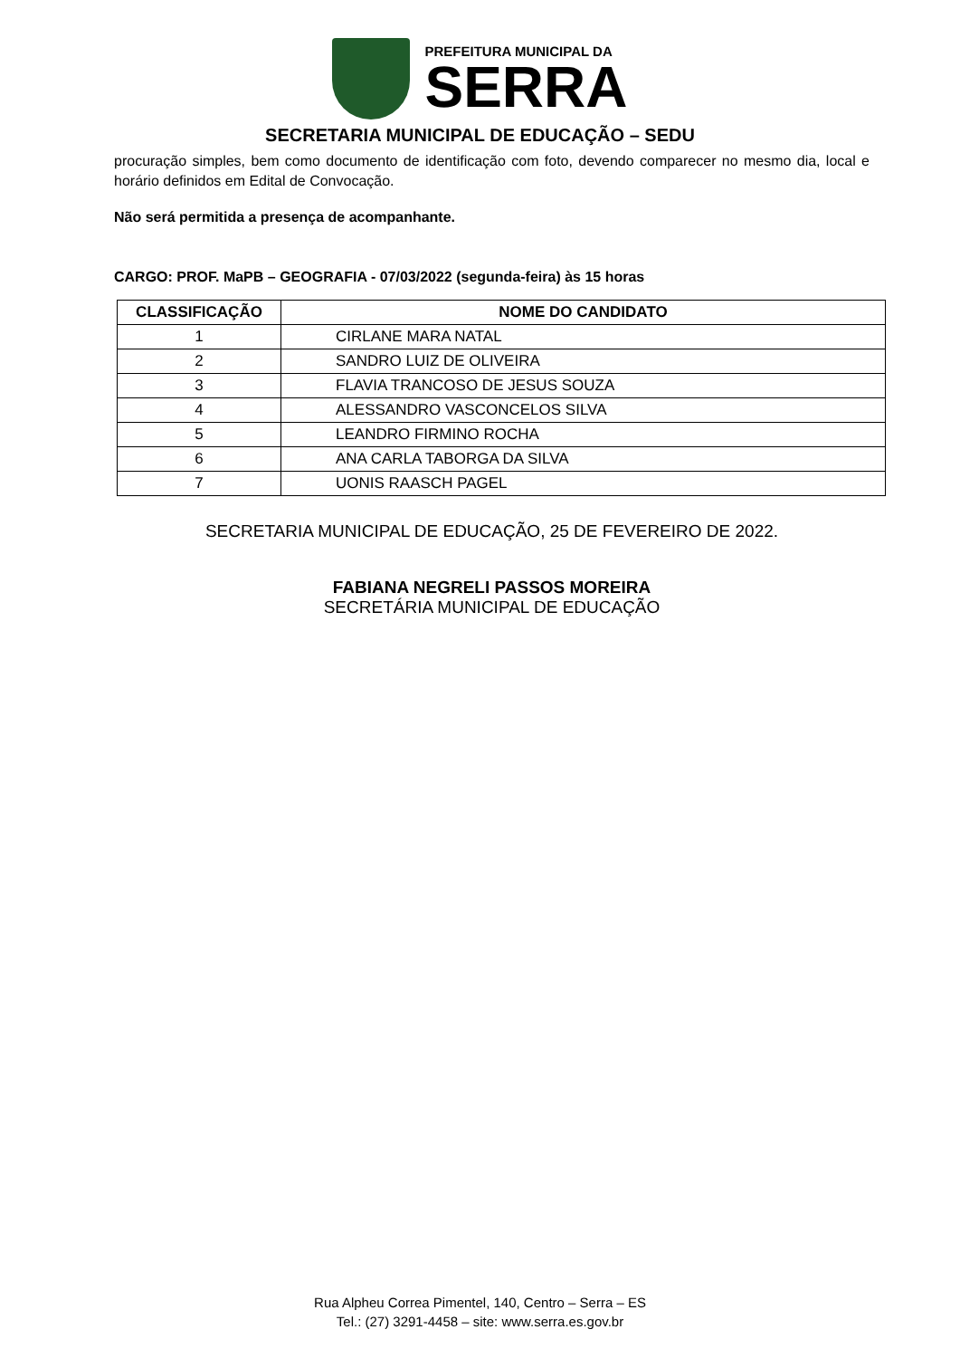PREFEITURA MUNICIPAL DA
SERRA
SECRETARIA MUNICIPAL DE EDUCAÇÃO – SEDU
procuração simples, bem como documento de identificação com foto, devendo comparecer no mesmo dia, local e horário definidos em Edital de Convocação.
Não será permitida a presença de acompanhante.
CARGO: PROF. MaPB – GEOGRAFIA - 07/03/2022 (segunda-feira) às 15 horas
| CLASSIFICAÇÃO | NOME DO CANDIDATO |
| --- | --- |
| 1 | CIRLANE MARA NATAL |
| 2 | SANDRO LUIZ DE OLIVEIRA |
| 3 | FLAVIA TRANCOSO DE JESUS SOUZA |
| 4 | ALESSANDRO VASCONCELOS SILVA |
| 5 | LEANDRO FIRMINO ROCHA |
| 6 | ANA CARLA TABORGA DA SILVA |
| 7 | UONIS RAASCH PAGEL |
SECRETARIA MUNICIPAL DE EDUCAÇÃO, 25 DE FEVEREIRO DE 2022.
FABIANA NEGRELI PASSOS MOREIRA
SECRETÁRIA MUNICIPAL DE EDUCAÇÃO
Rua Alpheu Correa Pimentel, 140, Centro – Serra – ES
Tel.: (27) 3291-4458 – site: www.serra.es.gov.br